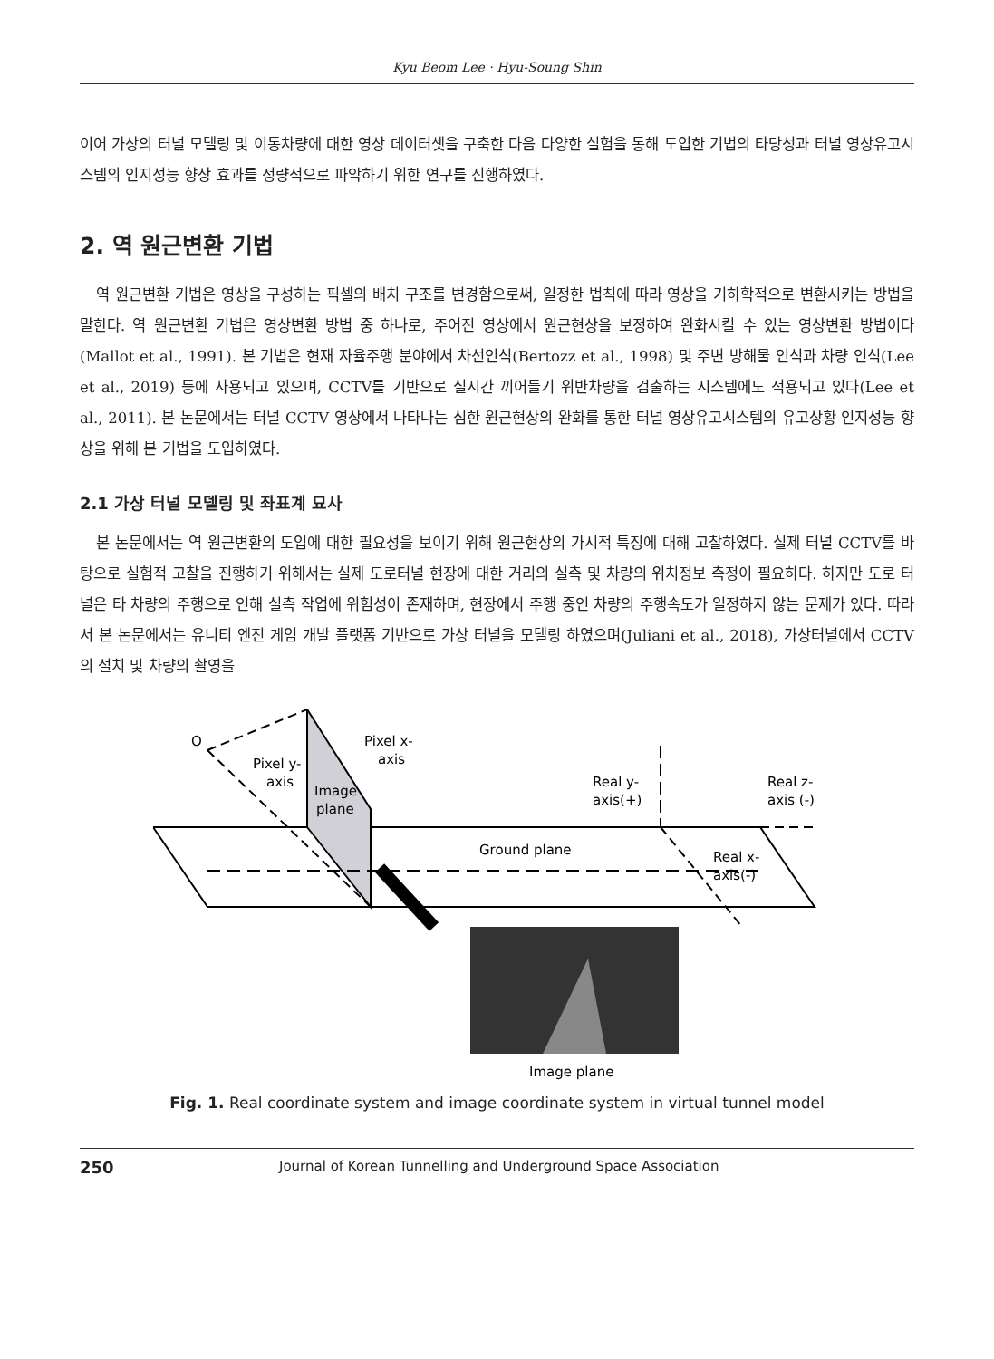Kyu Beom Lee · Hyu-Soung Shin
이어 가상의 터널 모델링 및 이동차량에 대한 영상 데이터셋을 구축한 다음 다양한 실험을 통해 도입한 기법의 타당성과 터널 영상유고시스템의 인지성능 향상 효과를 정량적으로 파악하기 위한 연구를 진행하였다.
2. 역 원근변환 기법
역 원근변환 기법은 영상을 구성하는 픽셀의 배치 구조를 변경함으로써, 일정한 법칙에 따라 영상을 기하학적으로 변환시키는 방법을 말한다. 역 원근변환 기법은 영상변환 방법 중 하나로, 주어진 영상에서 원근현상을 보정하여 완화시킬 수 있는 영상변환 방법이다(Mallot et al., 1991). 본 기법은 현재 자율주행 분야에서 차선인식(Bertozz et al., 1998) 및 주변 방해물 인식과 차량 인식(Lee et al., 2019) 등에 사용되고 있으며, CCTV를 기반으로 실시간 끼어들기 위반차량을 검출하는 시스템에도 적용되고 있다(Lee et al., 2011). 본 논문에서는 터널 CCTV 영상에서 나타나는 심한 원근현상의 완화를 통한 터널 영상유고시스템의 유고상황 인지성능 향상을 위해 본 기법을 도입하였다.
2.1 가상 터널 모델링 및 좌표계 묘사
본 논문에서는 역 원근변환의 도입에 대한 필요성을 보이기 위해 원근현상의 가시적 특징에 대해 고찰하였다. 실제 터널 CCTV를 바탕으로 실험적 고찰을 진행하기 위해서는 실제 도로터널 현장에 대한 거리의 실측 및 차량의 위치정보 측정이 필요하다. 하지만 도로 터널은 타 차량의 주행으로 인해 실측 작업에 위험성이 존재하며, 현장에서 주행 중인 차량의 주행속도가 일정하지 않는 문제가 있다. 따라서 본 논문에서는 유니티 엔진 게임 개발 플랫폼 기반으로 가상 터널을 모델링 하였으며(Juliani et al., 2018), 가상터널에서 CCTV의 설치 및 차량의 촬영을
O
Pixel y-
axis
Image
plane
Pixel x-
axis
Real y-
axis(+)
Real z-
axis (-)
Ground plane
Real x-
axis(-)
Image plane
Fig. 1. Real coordinate system and image coordinate system in virtual tunnel model
250 Journal of Korean Tunnelling and Underground Space Association